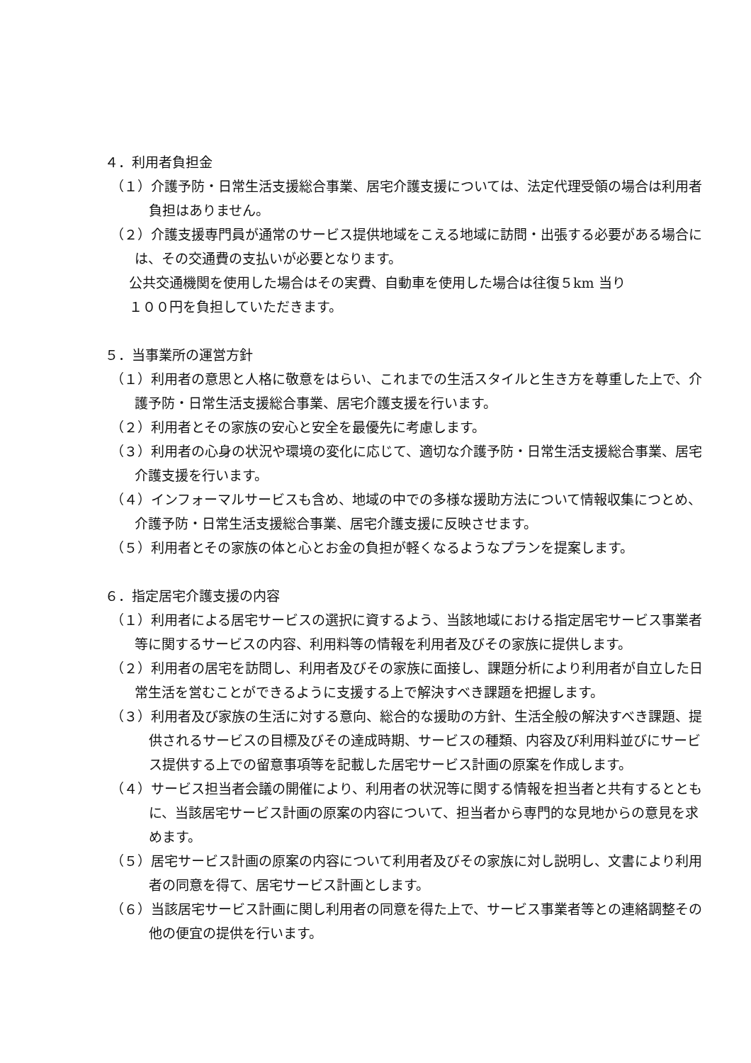４．利用者負担金
（１）介護予防・日常生活支援総合事業、居宅介護支援については、法定代理受領の場合は利用者負担はありません。
（２）介護支援専門員が通常のサービス提供地域をこえる地域に訪問・出張する必要がある場合には、その交通費の支払いが必要となります。
公共交通機関を使用した場合はその実費、自動車を使用した場合は往復５km 当り
１００円を負担していただきます。
５．当事業所の運営方針
（１）利用者の意思と人格に敬意をはらい、これまでの生活スタイルと生き方を尊重した上で、介護予防・日常生活支援総合事業、居宅介護支援を行います。
（２）利用者とその家族の安心と安全を最優先に考慮します。
（３）利用者の心身の状況や環境の変化に応じて、適切な介護予防・日常生活支援総合事業、居宅介護支援を行います。
（４）インフォーマルサービスも含め、地域の中での多様な援助方法について情報収集につとめ、介護予防・日常生活支援総合事業、居宅介護支援に反映させます。
（５）利用者とその家族の体と心とお金の負担が軽くなるようなプランを提案します。
６．指定居宅介護支援の内容
（１）利用者による居宅サービスの選択に資するよう、当該地域における指定居宅サービス事業者等に関するサービスの内容、利用料等の情報を利用者及びその家族に提供します。
（２）利用者の居宅を訪問し、利用者及びその家族に面接し、課題分析により利用者が自立した日常生活を営むことができるように支援する上で解決すべき課題を把握します。
（３）利用者及び家族の生活に対する意向、総合的な援助の方針、生活全般の解決すべき課題、提供されるサービスの目標及びその達成時期、サービスの種類、内容及び利用料並びにサービス提供する上での留意事項等を記載した居宅サービス計画の原案を作成します。
（４）サービス担当者会議の開催により、利用者の状況等に関する情報を担当者と共有するとともに、当該居宅サービス計画の原案の内容について、担当者から専門的な見地からの意見を求めます。
（５）居宅サービス計画の原案の内容について利用者及びその家族に対し説明し、文書により利用者の同意を得て、居宅サービス計画とします。
（６）当該居宅サービス計画に関し利用者の同意を得た上で、サービス事業者等との連絡調整その他の便宜の提供を行います。